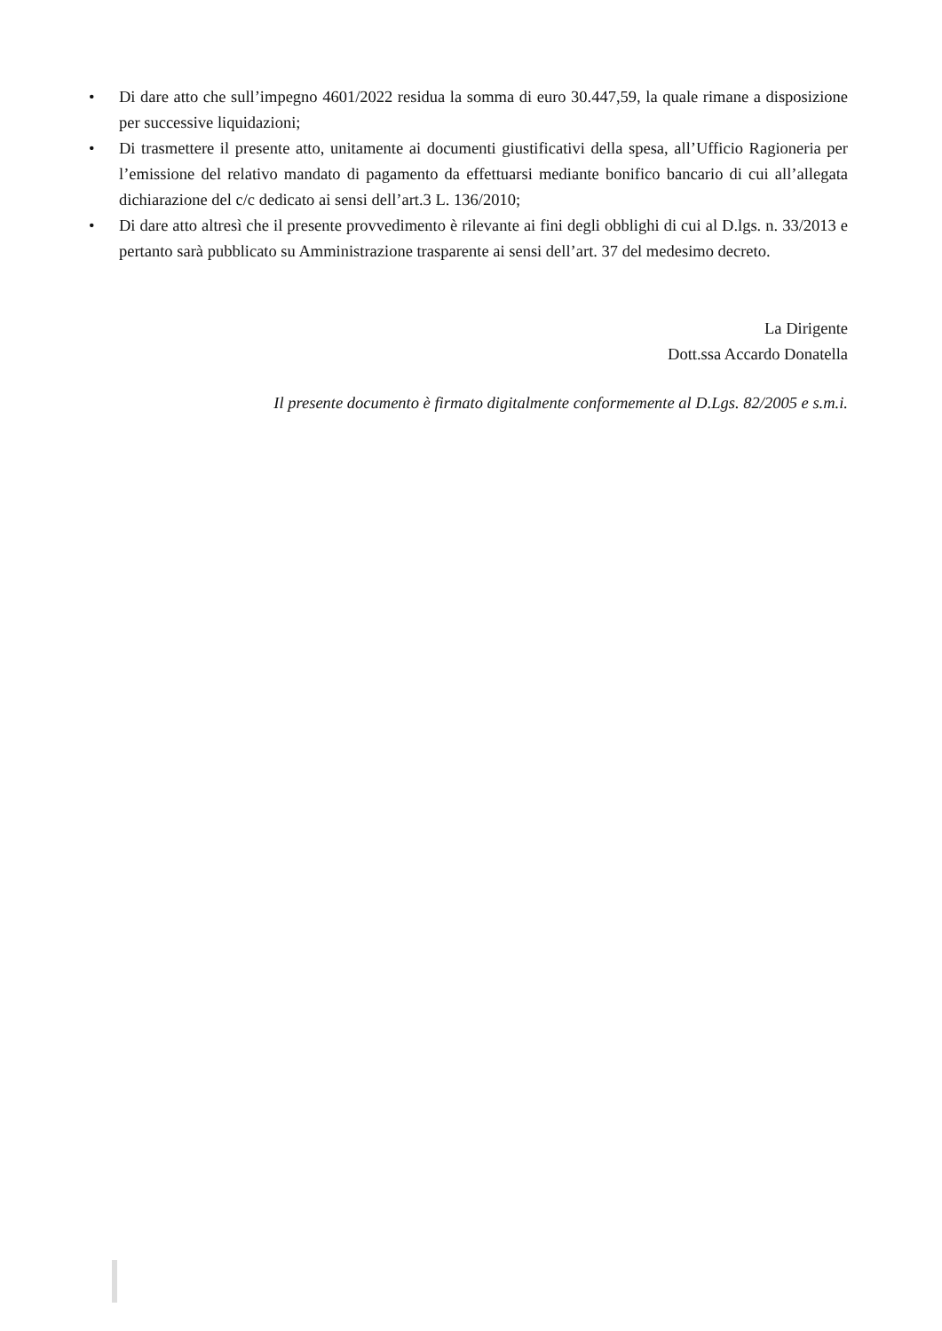• Di dare atto che sull’impegno 4601/2022 residua la somma di euro 30.447,59, la quale rimane a disposizione per successive liquidazioni;
• Di trasmettere il presente atto, unitamente ai documenti giustificativi della spesa, all’Ufficio Ragioneria per l’emissione del relativo mandato di pagamento da effettuarsi mediante bonifico bancario di cui all’allegata dichiarazione del c/c dedicato ai sensi dell’art.3 L. 136/2010;
• Di dare atto altresì che il presente provvedimento è rilevante ai fini degli obblighi di cui al D.lgs. n. 33/2013 e pertanto sarà pubblicato su Amministrazione trasparente ai sensi dell’art. 37 del medesimo decreto.
La Dirigente
Dott.ssa Accardo Donatella
Il presente documento è firmato digitalmente conformemente al D.Lgs. 82/2005 e s.m.i.